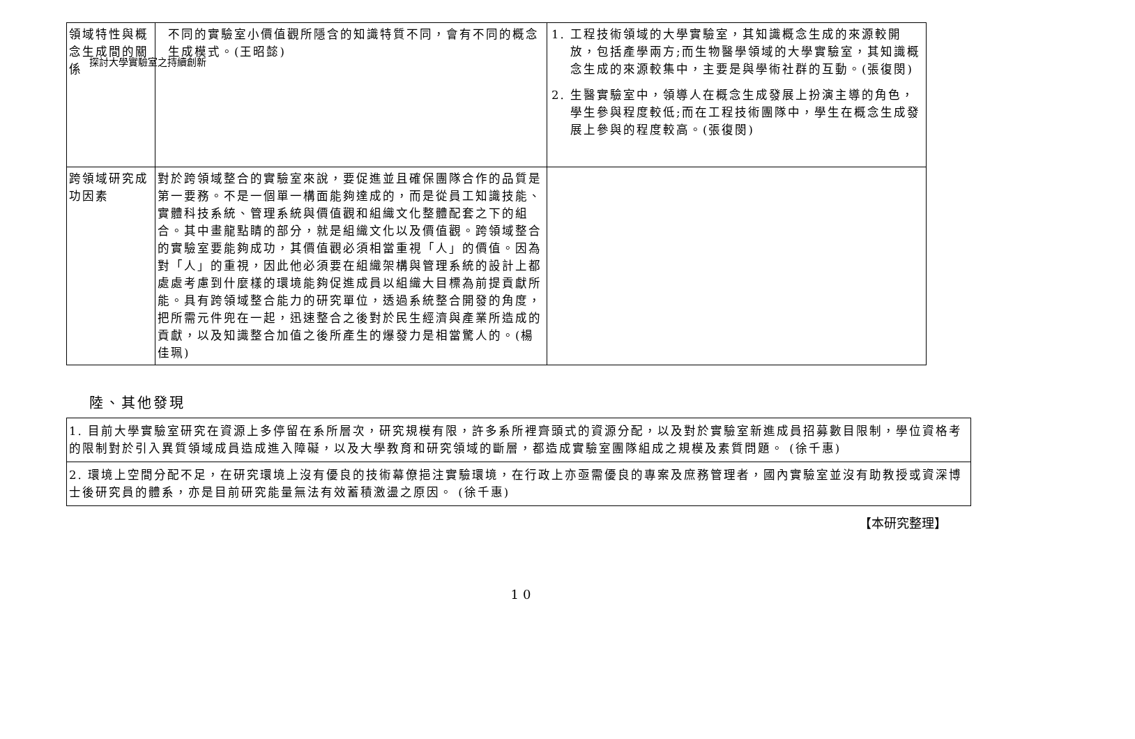探討大學實驗室之持續創新
| 領域特性與概念生成間的關係 | 不同的實驗室小價值觀所隱含的知識特質不同，會有不同的概念生成模式。(王昭懿) | 1. 工程技術領域的大學實驗室，其知識概念生成的來源較開放，包括產學兩方;而生物醫學領域的大學實驗室，其知識概念生成的來源較集中，主要是與學術社群的互動。(張復閔) 2. 生醫實驗室中，領導人在概念生成發展上扮演主導的角色，學生參與程度較低;而在工程技術團隊中，學生在概念生成發展上參與的程度較高。(張復閔) |
| 跨領域研究成功因素 | 對於跨領域整合的實驗室來說，要促進並且確保團隊合作的品質是第一要務。不是一個單一構面能夠達成的，而是從員工知識技能、實體科技系統、管理系統與價值觀和組織文化整體配套之下的組合。其中畫龍點睛的部分，就是組織文化以及價值觀。跨領域整合的實驗室要能夠成功，其價值觀必須相當重視「人」的價值。因為對「人」的重視，因此他必須要在組織架構與管理系統的設計上都處處考慮到什麼樣的環境能夠促進成員以組織大目標為前提貢獻所能。具有跨領域整合能力的研究單位，透過系統整合開發的角度，把所需元件兜在一起，迅速整合之後對於民生經濟與產業所造成的貢獻，以及知識整合加值之後所產生的爆發力是相當驚人的。(楊佳珮) | |
陸、其他發現
| 1. 目前大學實驗室研究在資源上多停留在系所層次，研究規模有限，許多系所裡齊頭式的資源分配，以及對於實驗室新進成員招募數目限制，學位資格考的限制對於引入異質領域成員造成進入障礙，以及大學教育和研究領域的斷層，都造成實驗室團隊組成之規模及素質問題。 (徐千惠) |
| 2. 環境上空間分配不足，在研究環境上沒有優良的技術幕僚挹注實驗環境，在行政上亦亟需優良的專案及庶務管理者，國內實驗室並沒有助教授或資深博士後研究員的體系，亦是目前研究能量無法有效蓄積激盪之原因。 (徐千惠) |
【本研究整理】
10